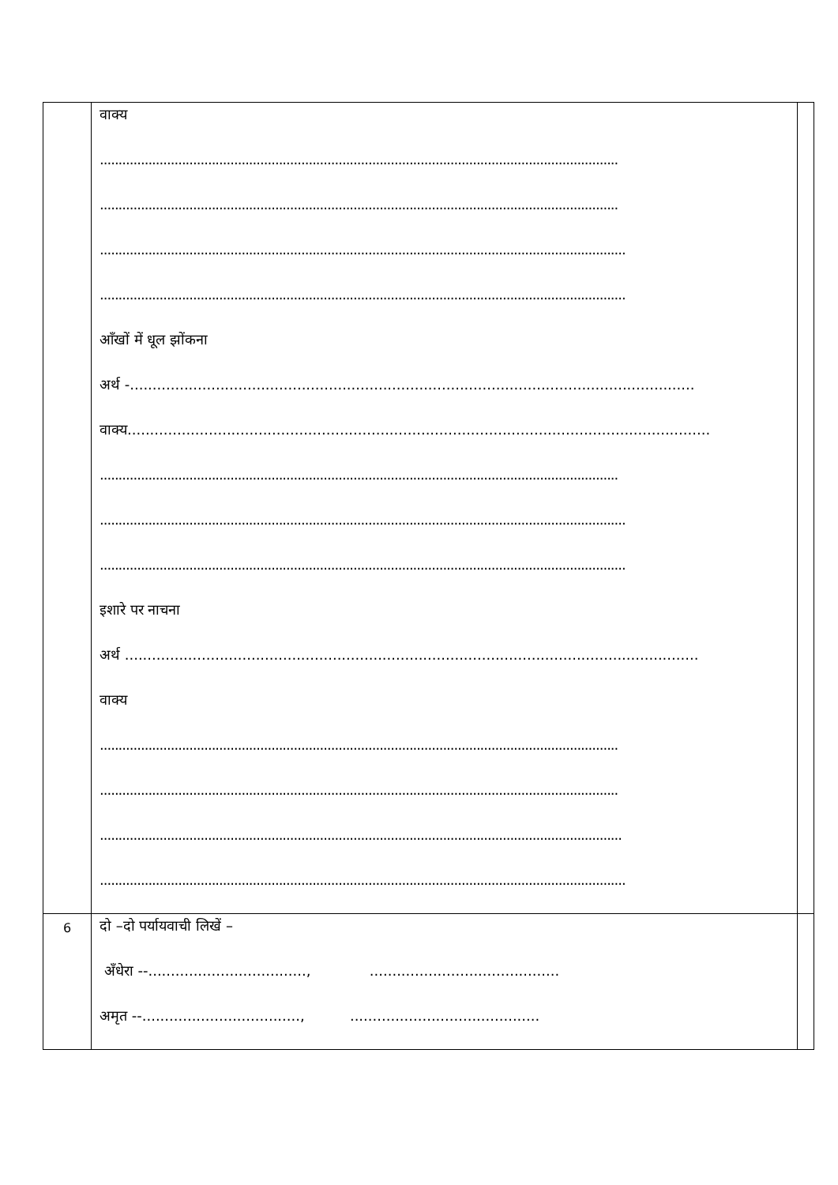| | वाक्य ........................................................................................................................................... ........................................................................................................................................... ............................................................................................................................................. ............................................................................................................................................. आँखों में धूल झोंकना अर्थ -............................................................................................................................. वाक्य................................................................................................................................. ........................................................................................................................................... ............................................................................................................................................. ............................................................................................................................................. इशारे पर नाचना अर्थ ............................................................................................................................... वाक्य ........................................................................................................................................... ........................................................................................................................................... ............................................................................................................................................ ............................................................................................................................................. | |
| 6 | दो –दो पर्यायवाची लिखें – अँधेरा --..................................., .......................................... अमृत --..................................., .......................................... | |